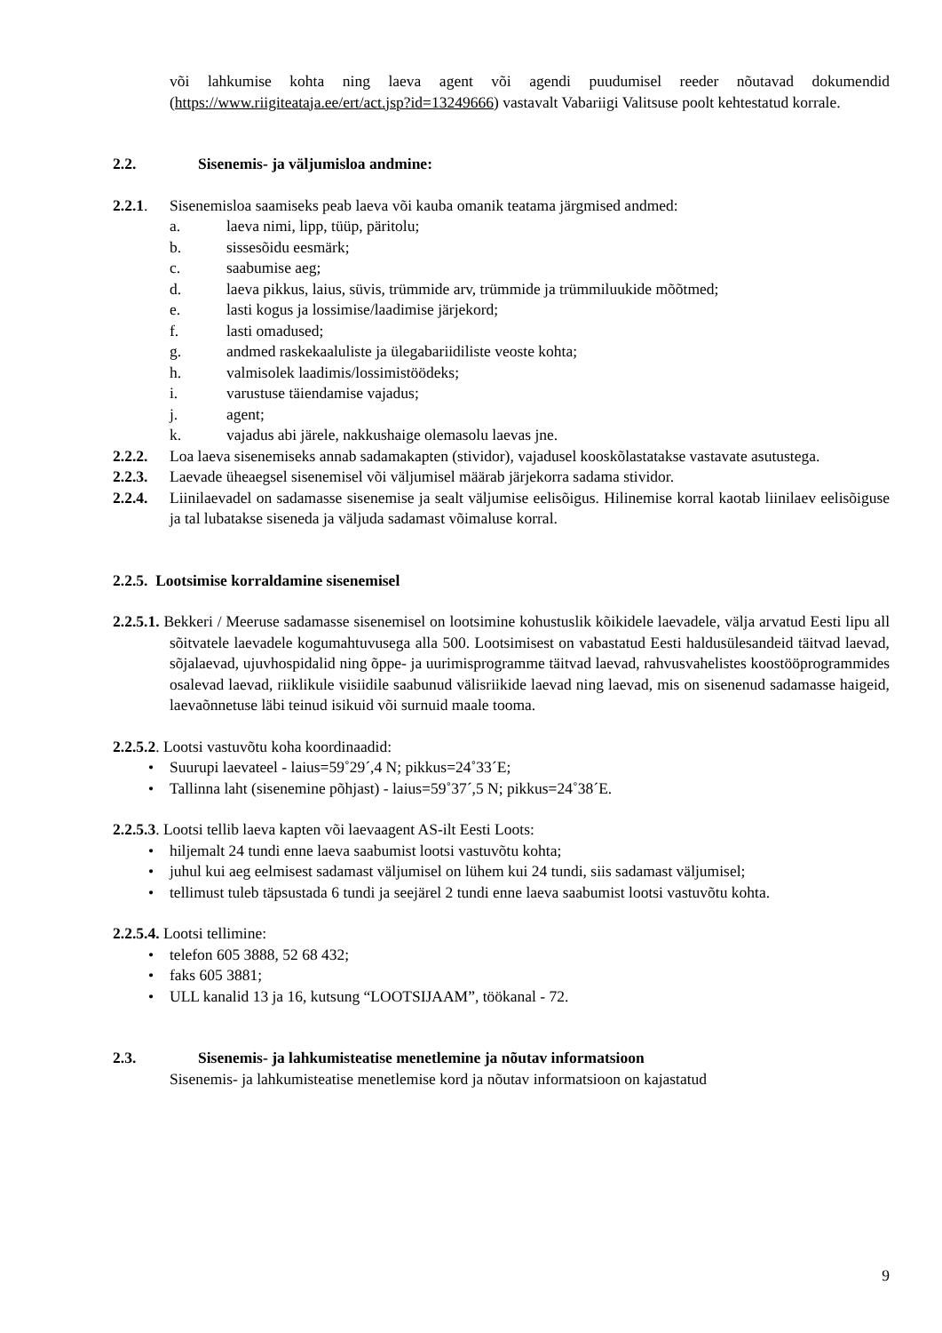või lahkumise kohta ning laeva agent või agendi puudumisel reeder nõutavad dokumendid (https://www.riigiteataja.ee/ert/act.jsp?id=13249666) vastavalt Vabariigi Valitsuse poolt kehtestatud korrale.
2.2. Sisenemis- ja väljumisloa andmine:
2.2.1. Sisenemisloa saamiseks peab laeva või kauba omanik teatama järgmised andmed:
a. laeva nimi, lipp, tüüp, päritolu;
b. sissesõidu eesmärk;
c. saabumise aeg;
d. laeva pikkus, laius, süvis, trümmide arv, trümmide ja trümmiluukide mõõtmed;
e. lasti kogus ja lossimise/laadimise järjekord;
f. lasti omadused;
g. andmed raskekaaluliste ja ülegabariidiliste veoste kohta;
h. valmisolek laadimis/lossimistöödeks;
i. varustuse täiendamise vajadus;
j. agent;
k. vajadus abi järele, nakkushaige olemasolu laevas jne.
2.2.2. Loa laeva sisenemiseks annab sadamakapten (stividor), vajadusel kooskõlastatakse vastavate asutustega.
2.2.3. Laevade üheaegsel sisenemisel või väljumisel määrab järjekorra sadama stividor.
2.2.4. Liinilaevadel on sadamasse sisenemise ja sealt väljumise eelisõigus. Hilinemise korral kaotab liinilaev eelisõiguse ja tal lubatakse siseneda ja väljuda sadamast võimaluse korral.
2.2.5. Lootsimise korraldamine sisenemisel
2.2.5.1. Bekkeri / Meeruse sadamasse sisenemisel on lootsimine kohustuslik kõikidele laevadele, välja arvatud Eesti lipu all sõitvatele laevadele kogumahtuvusega alla 500. Lootsimisest on vabastatud Eesti haldusülesandeid täitvad laevad, sõjalaevad, ujuvhospidalid ning õppe- ja uurimisprogramme täitvad laevad, rahvusvahelistes koostööprogrammides osalevad laevad, riiklikule visiidile saabunud välisriikide laevad ning laevad, mis on sisenenud sadamasse haigeid, laevaõnnetuse läbi teinud isikuid või surnuid maale tooma.
2.2.5.2. Lootsi vastuvõtu koha koordinaadid:
• Suurupi laevateel - laius=59˚29´,4 N; pikkus=24˚33´E;
• Tallinna laht (sisenemine põhjast) - laius=59˚37´,5 N; pikkus=24˚38´E.
2.2.5.3. Lootsi tellib laeva kapten või laevaagent AS-ilt Eesti Loots:
• hiljemalt 24 tundi enne laeva saabumist lootsi vastuvõtu kohta;
• juhul kui aeg eelmisest sadamast väljumisel on lühem kui 24 tundi, siis sadamast väljumisel;
• tellimust tuleb täpsustada 6 tundi ja seejärel 2 tundi enne laeva saabumist lootsi vastuvõtu kohta.
2.2.5.4. Lootsi tellimine:
• telefon 605 3888, 52 68 432;
• faks 605 3881;
• ULL kanalid 13 ja 16, kutsung “LOOTSIJAAM”, töökanal - 72.
2.3. Sisenemis- ja lahkumisteatise menetlemine ja nõutav informatsioon
Sisenemis- ja lahkumisteatise menetlemise kord ja nõutav informatsioon on kajastatud
9